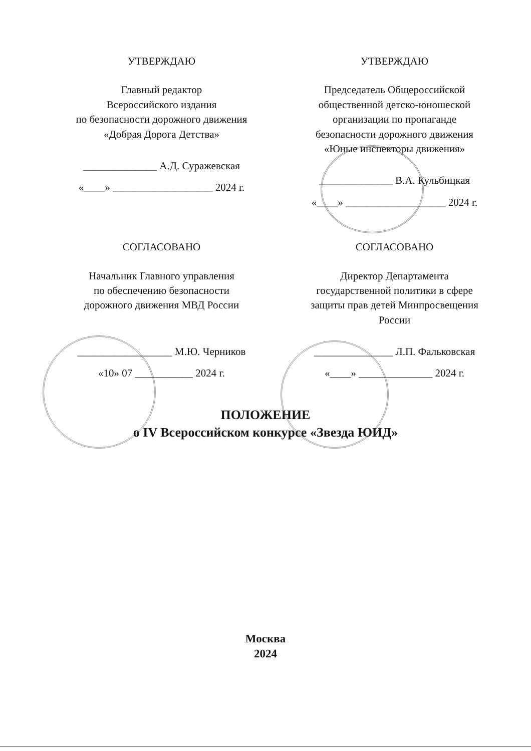УТВЕРЖДАЮ
Главный редактор
Всероссийского издания
по безопасности дорожного движения
«Добрая Дорога Детства»
______________ А.Д. Суражевская
«____» ___________________ 2024 г.
УТВЕРЖДАЮ
Председатель Общероссийской
общественной детско-юношеской
организации по пропаганде
безопасности дорожного движения
«Юные инспекторы движения»
______________ В.А. Кульбицкая
«____» ___________________ 2024 г.
СОГЛАСОВАНО
Начальник Главного управления
по обеспечению безопасности
дорожного движения МВД России
__________________ М.Ю. Черников
«10» 07 ___________ 2024 г.
СОГЛАСОВАНО
Директор Департамента
государственной политики в сфере
защиты прав детей Минпросвещения
России
_______________ Л.П. Фальковская
«____» ______________ 2024 г.
ПОЛОЖЕНИЕ
о IV Всероссийском конкурсе «Звезда ЮИД»
Москва
2024